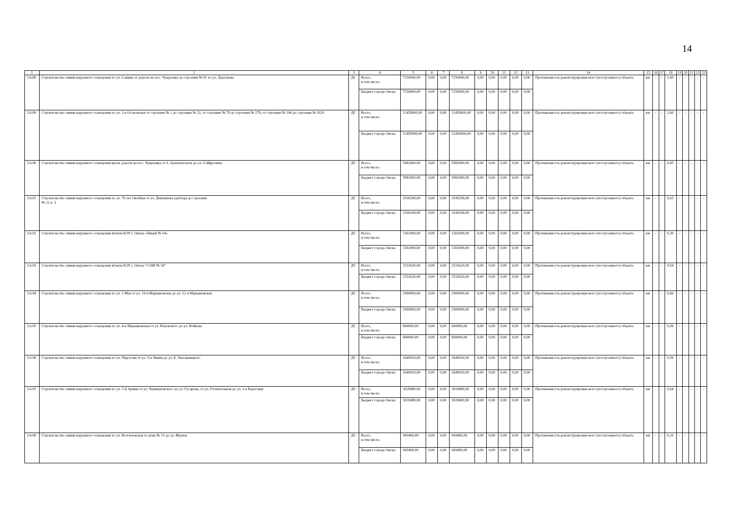14
| 1 | 2 | 3 | 4 | 5 | 6 | 7 | 8 | 9 | 10 | 11 | 12 | 13 | 14 | 15 | 16 | 17 | 18 | 19 | 20 | 21 | 22 | 23 |
| 3.6.88 | Строительство линии наружного освещения по ул. Санина от дороги на пос. Чукреевка до строения № 81 по ул. Дергачева | ДС | Всего, в том числе: | 7250000,00 | 0,00 | 0,00 | 7250000,00 | 0,00 | 0,00 | 0,00 | 0,00 | 0,00 | Протяженность реконструирован-ного (построенного) объекта | км | - | - | 1,60 | - | - | - | - | - |
| | | | Бюджет города Омска | 7250000,00 | 0,00 | 0,00 | 7250000,00 | 0,00 | 0,00 | 0,00 | 0,00 | 0,00 | | | | | | | | | | |
| 3.6.89 | Строительство линии наружного освещения по ул. 3-я Островская от строения № 2 до строения № 32, от строения № 79 до строения № 179, от строения № 144 до строения № 162б | ДС | Всего, в том числе: | 12450000,00 | 0,00 | 0,00 | 12450000,00 | 0,00 | 0,00 | 0,00 | 0,00 | 0,00 | Протяженность реконструирован-ного (построенного) объекта | км | - | - | 2,60 | - | - | - | - | - |
| | | | Бюджет города Омска | 12450000,00 | 0,00 | 0,00 | 12450000,00 | 0,00 | 0,00 | 0,00 | 0,00 | 0,00 | | | | | | | | | | |
| 3.6.90 | Строительство линии наружного освещения вдоль дороги на пос. Чукреевка от б. Архитекторов до ул. Сейфуллина | ДС | Всего, в том числе: | 5982000,00 | 0,00 | 0,00 | 5982000,00 | 0,00 | 0,00 | 0,00 | 0,00 | 0,00 | Протяженность реконструирован-ного (построенного) объекта | км | - | - | 0,85 | - | - | - | - | - |
| | | | Бюджет города Омска | 5982000,00 | 0,00 | 0,00 | 5982000,00 | 0,00 | 0,00 | 0,00 | 0,00 | 0,00 | | | | | | | | | | |
| 3.6.91 | Строительство линии наружного освещения по ул. 70 лет Октября от ул. Дмитриева (дублер) до строения № 22 к. 3 | ДС | Всего, в том числе: | 2936290,00 | 0,00 | 0,00 | 2936290,00 | 0,00 | 0,00 | 0,00 | 0,00 | 0,00 | Протяженность реконструирован-ного (построенного) объекта | км | - | - | 0,63 | - | - | - | - | - |
| | | | Бюджет города Омска | 2936290,00 | 0,00 | 0,00 | 2936290,00 | 0,00 | 0,00 | 0,00 | 0,00 | 0,00 | | | | | | | | | | |
| 3.6.92 | Строительство линии наружного освещения вблизи БОУ г. Омска «Лицей № 54» | ДС | Всего, в том числе: | 1302000,00 | 0,00 | 0,00 | 1302000,00 | 0,00 | 0,00 | 0,00 | 0,00 | 0,00 | Протяженность реконструирован-ного (построенного) объекта | км | - | - | 0,30 | - | - | - | - | - |
| | | | Бюджет города Омска | 1302000,00 | 0,00 | 0,00 | 1302000,00 | 0,00 | 0,00 | 0,00 | 0,00 | 0,00 | | | | | | | | | | |
| 3.6.93 | Строительство линии наружного освещения вблизи БОУ г. Омска "СОШ № 34" | ДС | Всего, в том числе: | 2531620,00 | 0,00 | 0,00 | 2531620,00 | 0,00 | 0,00 | 0,00 | 0,00 | 0,00 | Протяженность реконструирован-ного (построенного) объекта | км | - | - | 0,54 | - | - | - | - | - |
| | | | Бюджет города Омска | 2531620,00 | 0,00 | 0,00 | 2531620,00 | 0,00 | 0,00 | 0,00 | 0,00 | 0,00 | | | | | | | | | | |
| 3.6.94 | Строительство линии наружного освещения по ул. 1 Мая от ул. 19-я Марьяновская до ул. 12-я Марьяновская | ДС | Всего, в том числе: | 2900000,00 | 0,00 | 0,00 | 2900000,00 | 0,00 | 0,00 | 0,00 | 0,00 | 0,00 | Протяженность реконструирован-ного (построенного) объекта | км | - | - | 0,60 | - | - | - | - | - |
| | | | Бюджет города Омска | 2900000,00 | 0,00 | 0,00 | 2900000,00 | 0,00 | 0,00 | 0,00 | 0,00 | 0,00 | | | | | | | | | | |
| 3.6.95 | Строительство линии наружного освещения по ул. 4-я Марьяновская от ул. Воровского до ул. Войкова | ДС | Всего, в том числе: | 600000,00 | 0,00 | 0,00 | 600000,00 | 0,00 | 0,00 | 0,00 | 0,00 | 0,00 | Протяженность реконструирован-ного (построенного) объекта | км | - | - | 0,06 | - | - | - | - | - |
| | | | Бюджет города Омска | 600000,00 | 0,00 | 0,00 | 600000,00 | 0,00 | 0,00 | 0,00 | 0,00 | 0,00 | | | | | | | | | | |
| 3.6.96 | Строительство линии наружного освещения по ул. Пирогова от ул. 5-я Линия до ул. Б. Хмельницкого | ДС | Всего, в том числе: | 2649920,00 | 0,00 | 0,00 | 2649920,00 | 0,00 | 0,00 | 0,00 | 0,00 | 0,00 | Протяженность реконструирован-ного (построенного) объекта | км | - | - | 0,56 | - | - | - | - | - |
| | | | Бюджет города Омска | 2649920,00 | 0,00 | 0,00 | 2649920,00 | 0,00 | 0,00 | 0,00 | 0,00 | 0,00 | | | | | | | | | | |
| 3.6.97 | Строительство линии наружного освещения по ул. 5-й Армии от ул. Чернышевского до ул. Гусарова, от ул. Госпитальная до ул. 2-я Береговая | ДС | Всего, в том числе: | 3028480,00 | 0,00 | 0,00 | 3028480,00 | 0,00 | 0,00 | 0,00 | 0,00 | 0,00 | Протяженность реконструирован-ного (построенного) объекта | км | - | - | 0,64 | - | - | - | - | - |
| | | | Бюджет города Омска | 3028480,00 | 0,00 | 0,00 | 3028480,00 | 0,00 | 0,00 | 0,00 | 0,00 | 0,00 | | | | | | | | | | |
| 3.6.98 | Строительство линии наружного освещения по ул. Волочаевская от дома № 13 до ул. Фрунзе | ДС | Всего, в том числе: | 943400,00 | 0,00 | 0,00 | 943400,00 | 0,00 | 0,00 | 0,00 | 0,00 | 0,00 | Протяженность реконструирован-ного (построенного) объекта | км | - | - | 0,20 | - | - | - | - | - |
| | | | Бюджет города Омска | 943400,00 | 0,00 | 0,00 | 943400,00 | 0,00 | 0,00 | 0,00 | 0,00 | 0,00 | | | | | | | | | | |